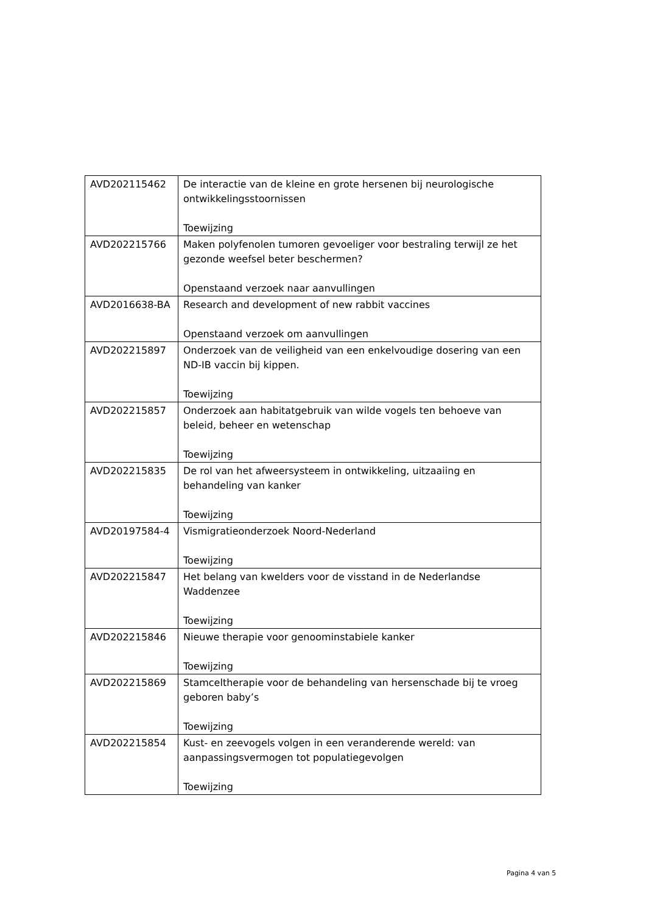| AVD202115462 | De interactie van de kleine en grote hersenen bij neurologische ontwikkelingsstoornissen Toewijzing |
| AVD202215766 | Maken polyfenolen tumoren gevoeliger voor bestraling terwijl ze het gezonde weefsel beter beschermen? Openstaand verzoek naar aanvullingen |
| AVD2016638-BA | Research and development of new rabbit vaccines Openstaand verzoek om aanvullingen |
| AVD202215897 | Onderzoek van de veiligheid van een enkelvoudige dosering van een ND-IB vaccin bij kippen. Toewijzing |
| AVD202215857 | Onderzoek aan habitatgebruik van wilde vogels ten behoeve van beleid, beheer en wetenschap Toewijzing |
| AVD202215835 | De rol van het afweersysteem in ontwikkeling, uitzaaiing en behandeling van kanker Toewijzing |
| AVD20197584-4 | Vismigratieonderzoek Noord-Nederland Toewijzing |
| AVD202215847 | Het belang van kwelders voor de visstand in de Nederlandse Waddenzee Toewijzing |
| AVD202215846 | Nieuwe therapie voor genoominstabiele kanker Toewijzing |
| AVD202215869 | Stamceltherapie voor de behandeling van hersenschade bij te vroeg geboren baby’s Toewijzing |
| AVD202215854 | Kust- en zeevogels volgen in een veranderende wereld: van aanpassingsvermogen tot populatiegevolgen Toewijzing |
Pagina 4 van 5